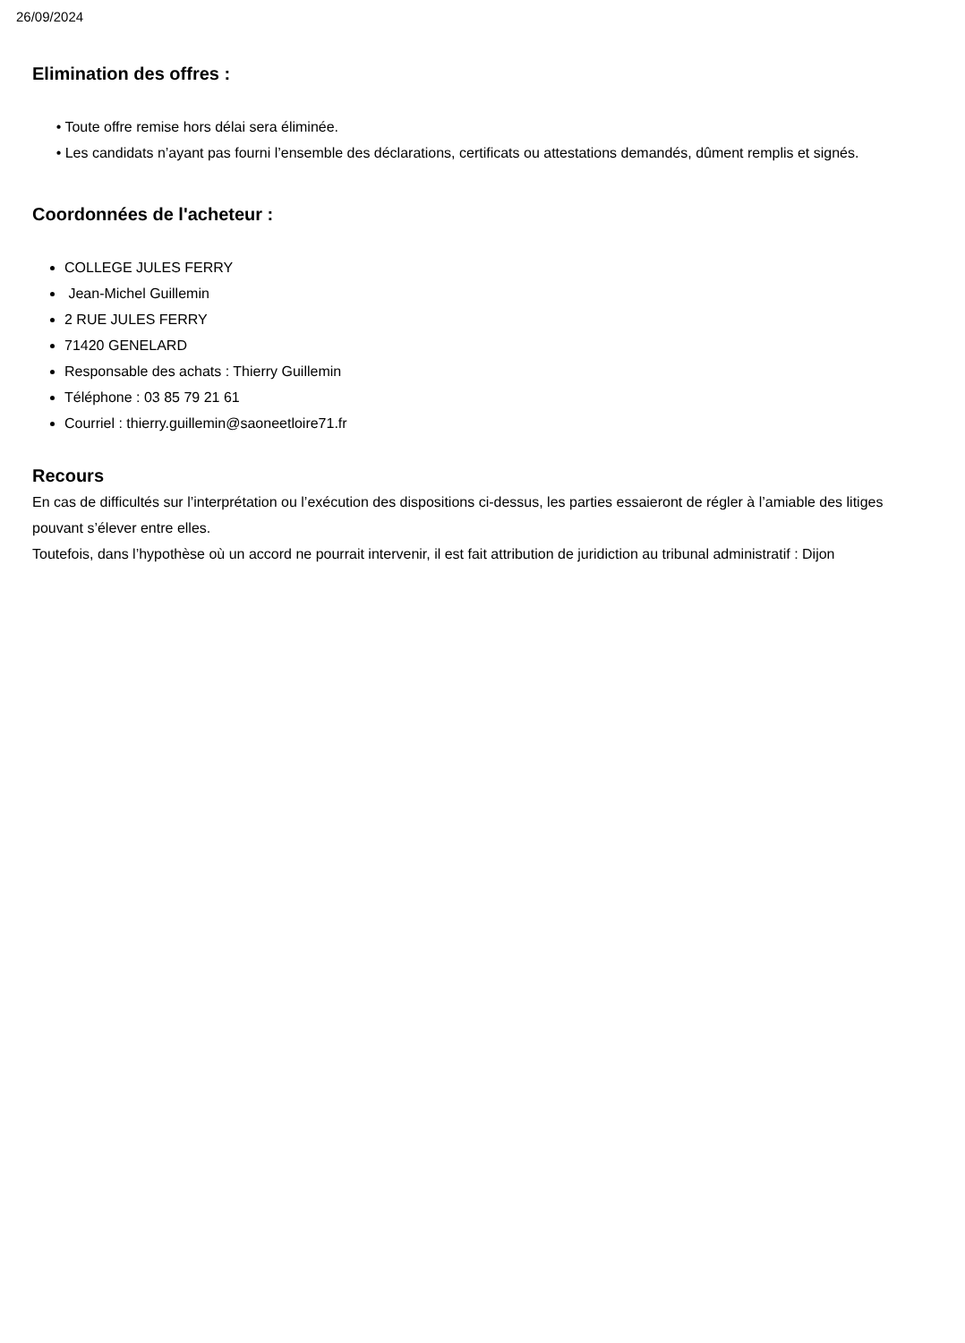26/09/2024
Elimination des offres :
• Toute offre remise hors délai sera éliminée.
• Les candidats n’ayant pas fourni l’ensemble des déclarations, certificats ou attestations demandés, dûment remplis et signés.
Coordonnées de l'acheteur :
COLLEGE JULES FERRY
Jean-Michel Guillemin
2 RUE JULES FERRY
71420 GENELARD
Responsable des achats : Thierry Guillemin
Téléphone : 03 85 79 21 61
Courriel : thierry.guillemin@saoneetloire71.fr
Recours
En cas de difficultés sur l’interprétation ou l’exécution des dispositions ci-dessus, les parties essaieront de régler à l’amiable des litiges pouvant s’élever entre elles.
Toutefois, dans l’hypothèse où un accord ne pourrait intervenir, il est fait attribution de juridiction au tribunal administratif : Dijon